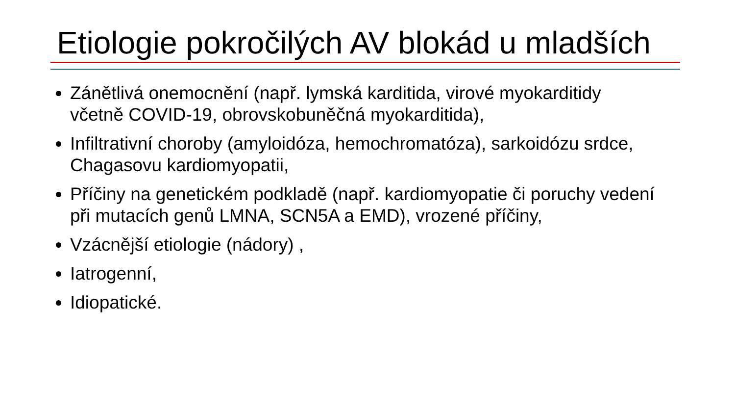Etiologie pokročilých AV blokád u mladších
Zánětlivá onemocnění (např. lymská karditida, virové myokarditidy včetně COVID-19, obrovskobuněčná myokarditida),
Infiltrativní choroby (amyloidóza, hemochromatóza), sarkoidózu srdce, Chagasovu kardiomyopatii,
Příčiny na genetickém podkladě (např. kardiomyopatie či poruchy vedení při mutacích genů LMNA, SCN5A a EMD), vrozené příčiny,
Vzácnější etiologie (nádory) ,
Iatrogenní,
Idiopatické.